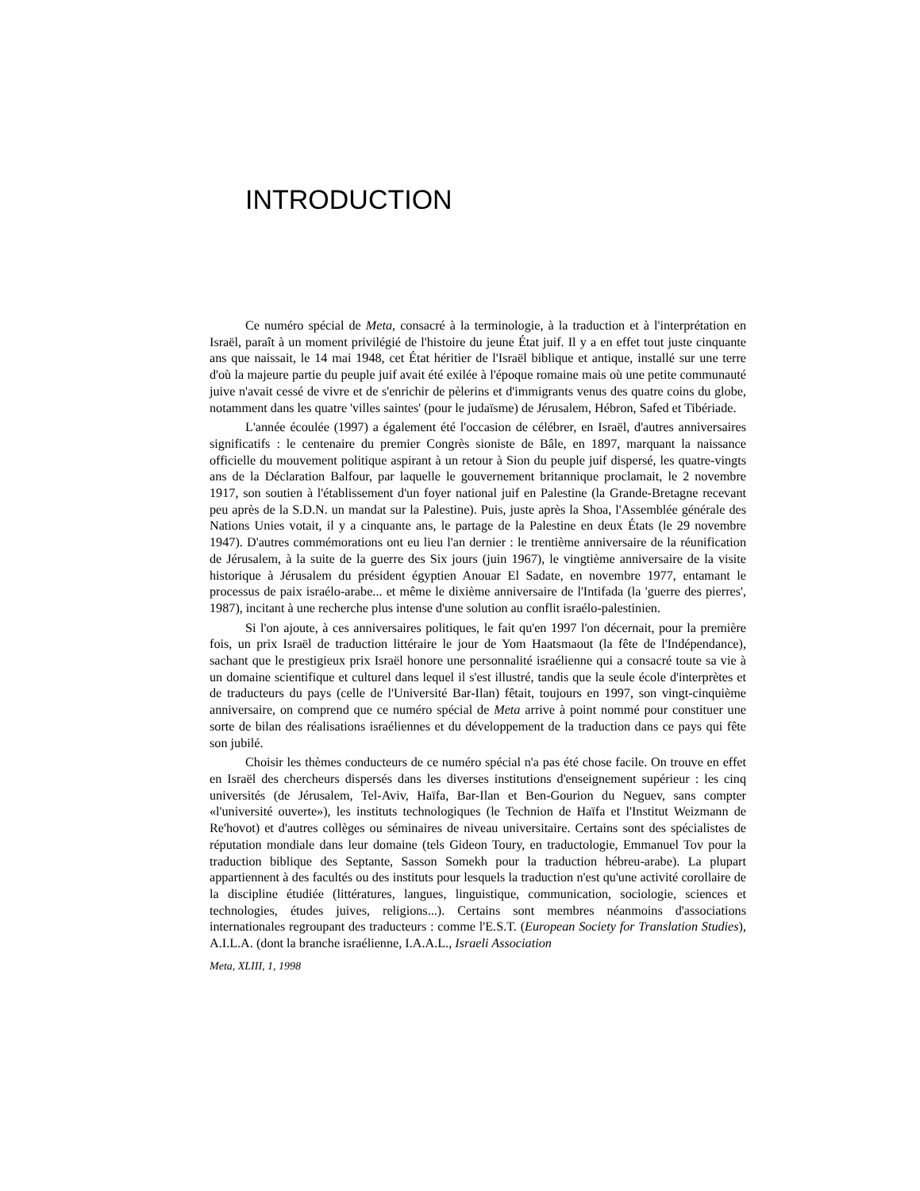INTRODUCTION
Ce numéro spécial de Meta, consacré à la terminologie, à la traduction et à l'interprétation en Israël, paraît à un moment privilégié de l'histoire du jeune État juif. Il y a en effet tout juste cinquante ans que naissait, le 14 mai 1948, cet État héritier de l'Israël biblique et antique, installé sur une terre d'où la majeure partie du peuple juif avait été exilée à l'époque romaine mais où une petite communauté juive n'avait cessé de vivre et de s'enrichir de pèlerins et d'immigrants venus des quatre coins du globe, notamment dans les quatre 'villes saintes' (pour le judaïsme) de Jérusalem, Hébron, Safed et Tibériade.
L'année écoulée (1997) a également été l'occasion de célébrer, en Israël, d'autres anniversaires significatifs : le centenaire du premier Congrès sioniste de Bâle, en 1897, marquant la naissance officielle du mouvement politique aspirant à un retour à Sion du peuple juif dispersé, les quatre-vingts ans de la Déclaration Balfour, par laquelle le gouvernement britannique proclamait, le 2 novembre 1917, son soutien à l'établissement d'un foyer national juif en Palestine (la Grande-Bretagne recevant peu après de la S.D.N. un mandat sur la Palestine). Puis, juste après la Shoa, l'Assemblée générale des Nations Unies votait, il y a cinquante ans, le partage de la Palestine en deux États (le 29 novembre 1947). D'autres commémorations ont eu lieu l'an dernier : le trentième anniversaire de la réunification de Jérusalem, à la suite de la guerre des Six jours (juin 1967), le vingtième anniversaire de la visite historique à Jérusalem du président égyptien Anouar El Sadate, en novembre 1977, entamant le processus de paix israélo-arabe... et même le dixième anniversaire de l'Intifada (la 'guerre des pierres', 1987), incitant à une recherche plus intense d'une solution au conflit israélo-palestinien.
Si l'on ajoute, à ces anniversaires politiques, le fait qu'en 1997 l'on décernait, pour la première fois, un prix Israël de traduction littéraire le jour de Yom Haatsmaout (la fête de l'Indépendance), sachant que le prestigieux prix Israël honore une personnalité israélienne qui a consacré toute sa vie à un domaine scientifique et culturel dans lequel il s'est illustré, tandis que la seule école d'interprètes et de traducteurs du pays (celle de l'Université Bar-Ilan) fêtait, toujours en 1997, son vingt-cinquième anniversaire, on comprend que ce numéro spécial de Meta arrive à point nommé pour constituer une sorte de bilan des réalisations israéliennes et du développement de la traduction dans ce pays qui fête son jubilé.
Choisir les thèmes conducteurs de ce numéro spécial n'a pas été chose facile. On trouve en effet en Israël des chercheurs dispersés dans les diverses institutions d'enseignement supérieur : les cinq universités (de Jérusalem, Tel-Aviv, Haïfa, Bar-Ilan et Ben-Gourion du Neguev, sans compter «l'université ouverte»), les instituts technologiques (le Technion de Haïfa et l'Institut Weizmann de Re'hovot) et d'autres collèges ou séminaires de niveau universitaire. Certains sont des spécialistes de réputation mondiale dans leur domaine (tels Gideon Toury, en traductologie, Emmanuel Tov pour la traduction biblique des Septante, Sasson Somekh pour la traduction hébreu-arabe). La plupart appartiennent à des facultés ou des instituts pour lesquels la traduction n'est qu'une activité corollaire de la discipline étudiée (littératures, langues, linguistique, communication, sociologie, sciences et technologies, études juives, religions...). Certains sont membres néanmoins d'associations internationales regroupant des traducteurs : comme l'E.S.T. (European Society for Translation Studies), A.I.L.A. (dont la branche israélienne, I.A.A.L., Israeli Association
Meta, XLIII, 1, 1998